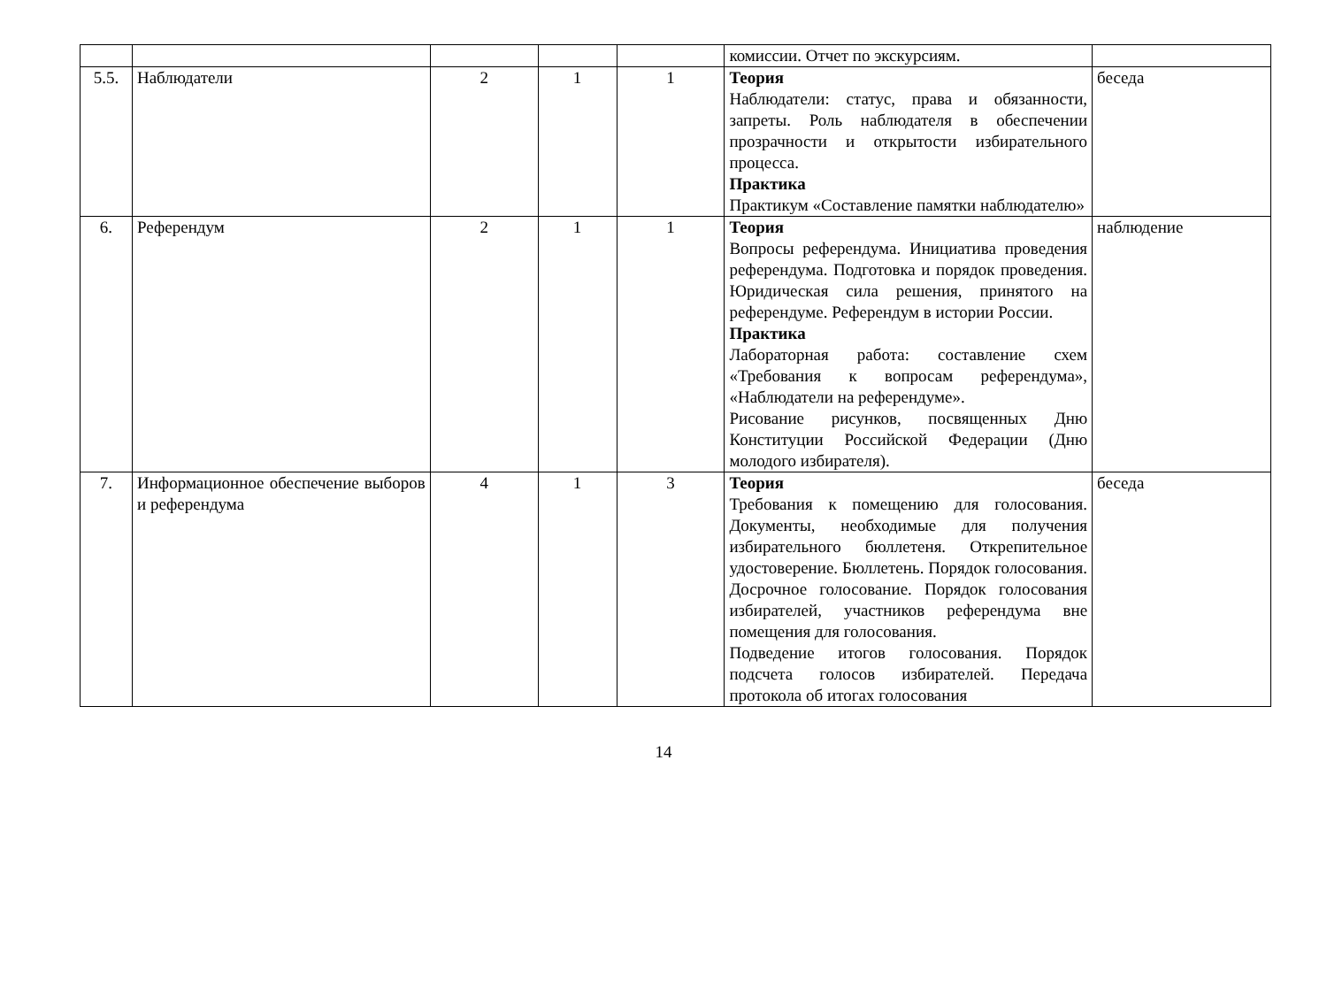| | | | | | комиссии. Отчет по экскурсиям. | |
| 5.5. | Наблюдатели | 2 | 1 | 1 | Теория Наблюдатели: статус, права и обязанности, запреты. Роль наблюдателя в обеспечении прозрачности и открытости избирательного процесса. Практика Практикум «Составление памятки наблюдателю» | беседа |
| 6. | Референдум | 2 | 1 | 1 | Теория Вопросы референдума. Инициатива проведения референдума. Подготовка и порядок проведения. Юридическая сила решения, принятого на референдуме. Референдум в истории России. Практика Лабораторная работа: составление схем «Требования к вопросам референдума», «Наблюдатели на референдуме». Рисование рисунков, посвященных Дню Конституции Российской Федерации (Дню молодого избирателя). | наблюдение |
| 7. | Информационное обеспечение выборов и референдума | 4 | 1 | 3 | Теория Требования к помещению для голосования. Документы, необходимые для получения избирательного бюллетеня. Открепительное удостоверение. Бюллетень. Порядок голосования. Досрочное голосование. Порядок голосования избирателей, участников референдума вне помещения для голосования. Подведение итогов голосования. Порядок подсчета голосов избирателей. Передача протокола об итогах голосования | беседа |
14